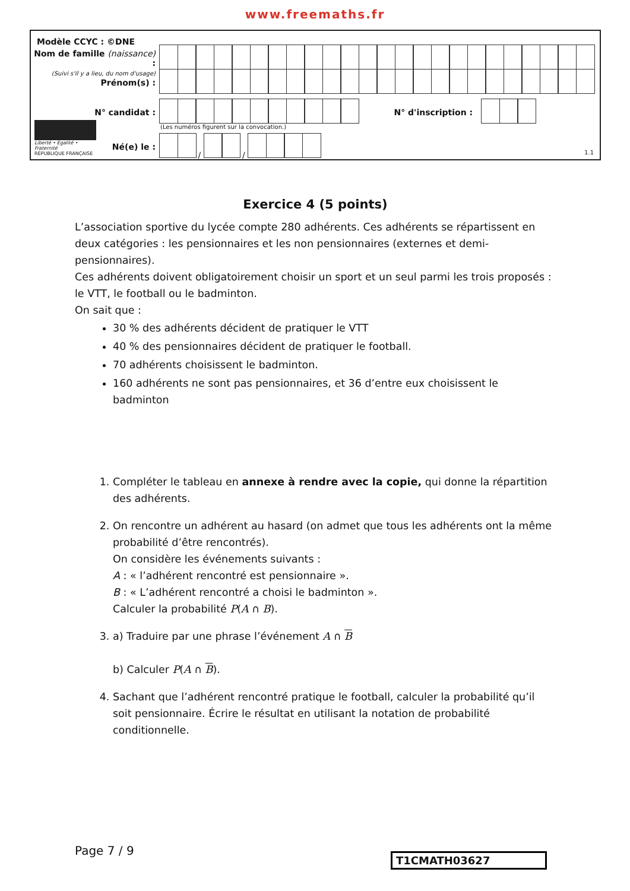www.freemaths.fr
Modèle CCYC : ©DNE
Nom de famille (naissance) :
(Suivi s'il y a lieu, du nom d'usage)
Prénom(s) :
N° candidat : N° d'inscription :
(Les numéros figurent sur la convocation.)
Liberté • Égalité • Fraternité
RÉPUBLIQUE FRANÇAISE
Né(e) le : / /
1.1
Exercice 4 (5 points)
L’association sportive du lycée compte 280 adhérents. Ces adhérents se répartissent en deux catégories : les pensionnaires et les non pensionnaires (externes et demi-pensionnaires).
Ces adhérents doivent obligatoirement choisir un sport et un seul parmi les trois proposés : le VTT, le football ou le badminton.
On sait que :
30 % des adhérents décident de pratiquer le VTT
40 % des pensionnaires décident de pratiquer le football.
70 adhérents choisissent le badminton.
160 adhérents ne sont pas pensionnaires, et 36 d’entre eux choisissent le badminton
1. Compléter le tableau en annexe à rendre avec la copie, qui donne la répartition des adhérents.
2. On rencontre un adhérent au hasard (on admet que tous les adhérents ont la même probabilité d’être rencontrés).
On considère les événements suivants :
A : « l’adhérent rencontré est pensionnaire ».
B : « L’adhérent rencontré a choisi le badminton ».
Calculer la probabilité P(A ∩ B).
3. a) Traduire par une phrase l’événement A ∩ B
b) Calculer P(A ∩ B).
4. Sachant que l’adhérent rencontré pratique le football, calculer la probabilité qu’il soit pensionnaire. Écrire le résultat en utilisant la notation de probabilité conditionnelle.
Page 7 / 9 T1CMATH03627